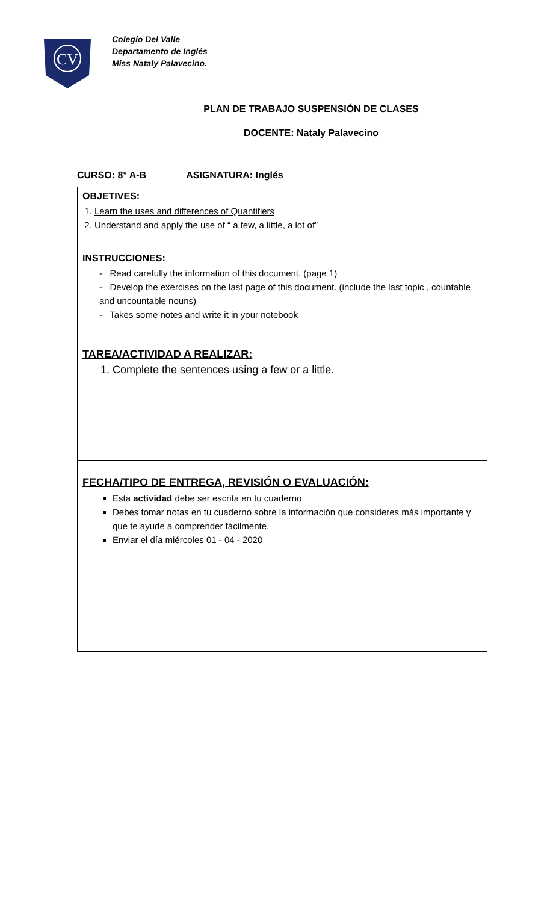CV
Colegio Del Valle
Departamento de Inglés
Miss Nataly Palavecino.
PLAN DE TRABAJO SUSPENSIÓN DE CLASES
DOCENTE: Nataly Palavecino
CURSO: 8° A-B ASIGNATURA: Inglés
| OBJETIVES: 1. Learn the uses and differences of Quantifiers 2. Understand and apply the use of “ a few, a little, a lot of” |
| INSTRUCCIONES: - Read carefully the information of this document. (page 1) - Develop the exercises on the last page of this document. (include the last topic , countable and uncountable nouns) - Takes some notes and write it in your notebook |
| TAREA/ACTIVIDAD A REALIZAR: 1. Complete the sentences using a few or a little. |
| FECHA/TIPO DE ENTREGA, REVISIÓN O EVALUACIÓN: Esta actividad debe ser escrita en tu cuaderno Debes tomar notas en tu cuaderno sobre la información que consideres más importante y que te ayude a comprender fácilmente. Enviar el día miércoles 01 - 04 - 2020 |